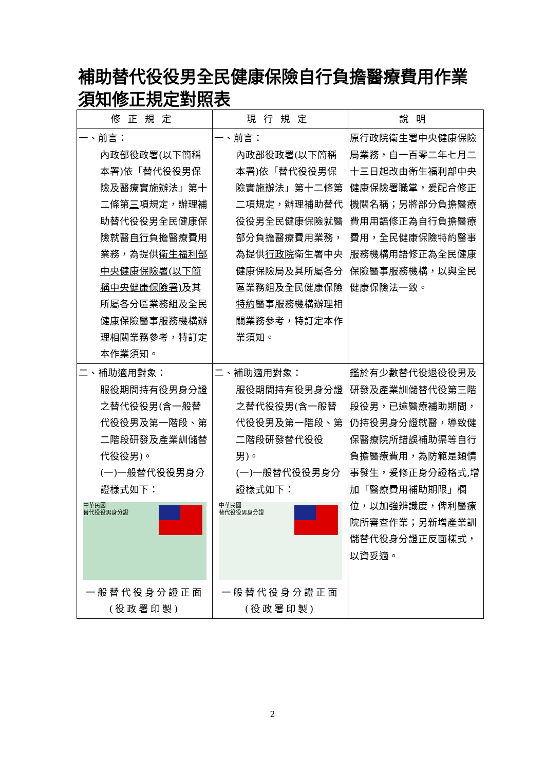補助替代役役男全民健康保險自行負擔醫療費用作業須知修正規定對照表
| 修正規定 | 現行規定 | 說明 |
| --- | --- | --- |
| 一、前言： 內政部役政署(以下簡稱本署)依「替代役役男保險 及醫療 實施辦法」第十二條第 三 項規定，辦理補助替代役役男全民健康保險就醫 自行 負擔醫療費用業務，為提供 衛生福利部中央健康保險署(以下簡稱中央健康保險署) 及其所屬各分區業務組及全民健康保險醫事服務機構辦理相關業務參考，特訂定本作業須知。 | 一、前言： 內政部役政署(以下簡稱本署)依「替代役役男保險實施辦法」第十二條第二項規定，辦理補助替代役役男全民健康保險就醫部分負擔醫療費用業務，為提供 行政院 衛生署中央健康保險局及其所屬各分區業務組及全民健康保險 特約 醫事服務機構辦理相關業務參考，特訂定本作業須知。 | 原行政院衛生署中央健康保險局業務，自一百零二年七月二十三日起改由衛生福利部中央健康保險署職掌，爰配合修正機關名稱；另將部分負擔醫療費用用語修正為自行負擔醫療費用，全民健康保險特約醫事服務機構用語修正為全民健康保險醫事服務機構，以與全民健康保險法一致。 |
| 二、補助適用對象： 服役期間持有役男身分證之替代役役男(含一般替代役役男及第一階段、第二階段研發及產業訓儲替代役役男)。 (一)一般替代役役男身分證樣式如下： 中華民國 替代役役男身分證 一般替代役身分證正面(役政署印製) | 二、補助適用對象： 服役期間持有役男身分證之替代役役男(含一般替代役役男及第一階段、第二階段研發替代役役男)。 (一)一般替代役役男身分證樣式如下： 中華民國 替代役役男身分證 一般替代役身分證正面(役政署印製) | 鑑於有少數替代役退役役男及研發及產業訓儲替代役第三階段役男，已逾醫療補助期間，仍持役男身分證就醫，導致健保醫療院所錯誤補助渠等自行負擔醫療費用，為防範是類情事發生，爰修正身分證格式,增加「醫療費用補助期限」欄位，以加強辨識度，俾利醫療院所審查作業；另新增產業訓儲替代役身分證正反面樣式，以資妥適。 |
2